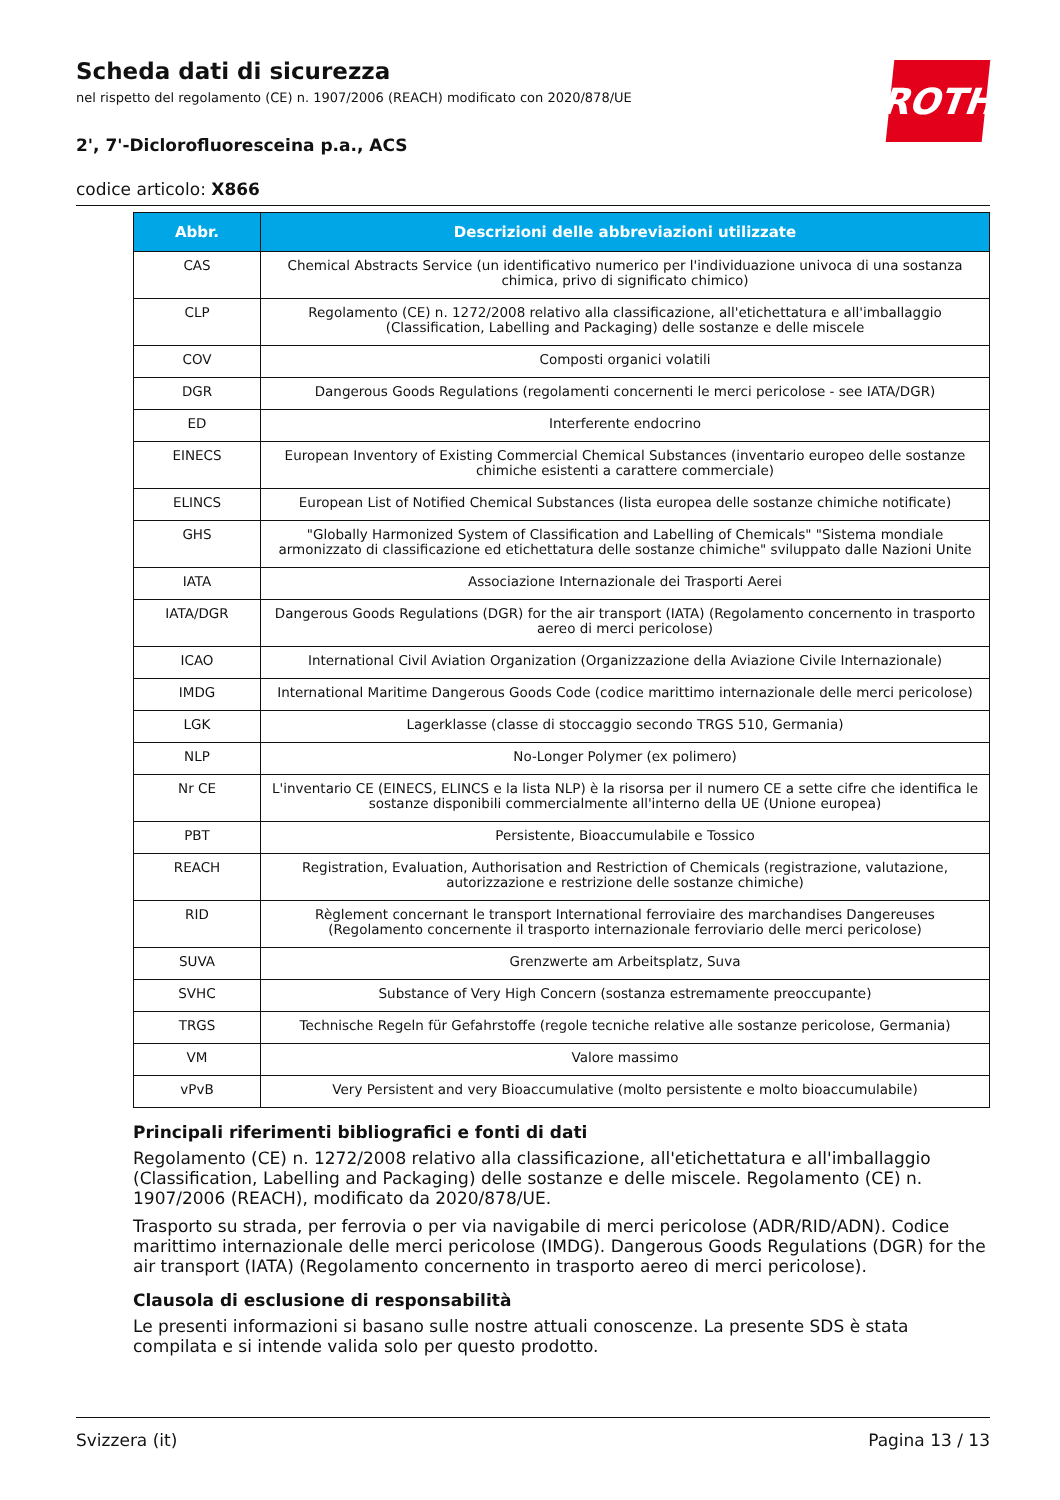ROTH
Scheda dati di sicurezza
nel rispetto del regolamento (CE) n. 1907/2006 (REACH) modificato con 2020/878/UE
2', 7'-Diclorofluoresceina p.a., ACS
codice articolo: X866
| Abbr. | Descrizioni delle abbreviazioni utilizzate |
| --- | --- |
| CAS | Chemical Abstracts Service (un identificativo numerico per l'individuazione univoca di una sostanza chimica, privo di significato chimico) |
| CLP | Regolamento (CE) n. 1272/2008 relativo alla classificazione, all'etichettatura e all'imballaggio (Classification, Labelling and Packaging) delle sostanze e delle miscele |
| COV | Composti organici volatili |
| DGR | Dangerous Goods Regulations (regolamenti concernenti le merci pericolose - see IATA/DGR) |
| ED | Interferente endocrino |
| EINECS | European Inventory of Existing Commercial Chemical Substances (inventario europeo delle sostanze chimiche esistenti a carattere commerciale) |
| ELINCS | European List of Notified Chemical Substances (lista europea delle sostanze chimiche notificate) |
| GHS | "Globally Harmonized System of Classification and Labelling of Chemicals" "Sistema mondiale armonizzato di classificazione ed etichettatura delle sostanze chimiche" sviluppato dalle Nazioni Unite |
| IATA | Associazione Internazionale dei Trasporti Aerei |
| IATA/DGR | Dangerous Goods Regulations (DGR) for the air transport (IATA) (Regolamento concernento in trasporto aereo di merci pericolose) |
| ICAO | International Civil Aviation Organization (Organizzazione della Aviazione Civile Internazionale) |
| IMDG | International Maritime Dangerous Goods Code (codice marittimo internazionale delle merci pericolose) |
| LGK | Lagerklasse (classe di stoccaggio secondo TRGS 510, Germania) |
| NLP | No-Longer Polymer (ex polimero) |
| Nr CE | L'inventario CE (EINECS, ELINCS e la lista NLP) è la risorsa per il numero CE a sette cifre che identifica le sostanze disponibili commercialmente all'interno della UE (Unione europea) |
| PBT | Persistente, Bioaccumulabile e Tossico |
| REACH | Registration, Evaluation, Authorisation and Restriction of Chemicals (registrazione, valutazione, autorizzazione e restrizione delle sostanze chimiche) |
| RID | Règlement concernant le transport International ferroviaire des marchandises Dangereuses (Regolamento concernente il trasporto internazionale ferroviario delle merci pericolose) |
| SUVA | Grenzwerte am Arbeitsplatz, Suva |
| SVHC | Substance of Very High Concern (sostanza estremamente preoccupante) |
| TRGS | Technische Regeln für Gefahrstoffe (regole tecniche relative alle sostanze pericolose, Germania) |
| VM | Valore massimo |
| vPvB | Very Persistent and very Bioaccumulative (molto persistente e molto bioaccumulabile) |
Principali riferimenti bibliografici e fonti di dati
Regolamento (CE) n. 1272/2008 relativo alla classificazione, all'etichettatura e all'imballaggio (Classification, Labelling and Packaging) delle sostanze e delle miscele. Regolamento (CE) n. 1907/2006 (REACH), modificato da 2020/878/UE.
Trasporto su strada, per ferrovia o per via navigabile di merci pericolose (ADR/RID/ADN). Codice marittimo internazionale delle merci pericolose (IMDG). Dangerous Goods Regulations (DGR) for the air transport (IATA) (Regolamento concernento in trasporto aereo di merci pericolose).
Clausola di esclusione di responsabilità
Le presenti informazioni si basano sulle nostre attuali conoscenze. La presente SDS è stata compilata e si intende valida solo per questo prodotto.
Svizzera (it) Pagina 13 / 13